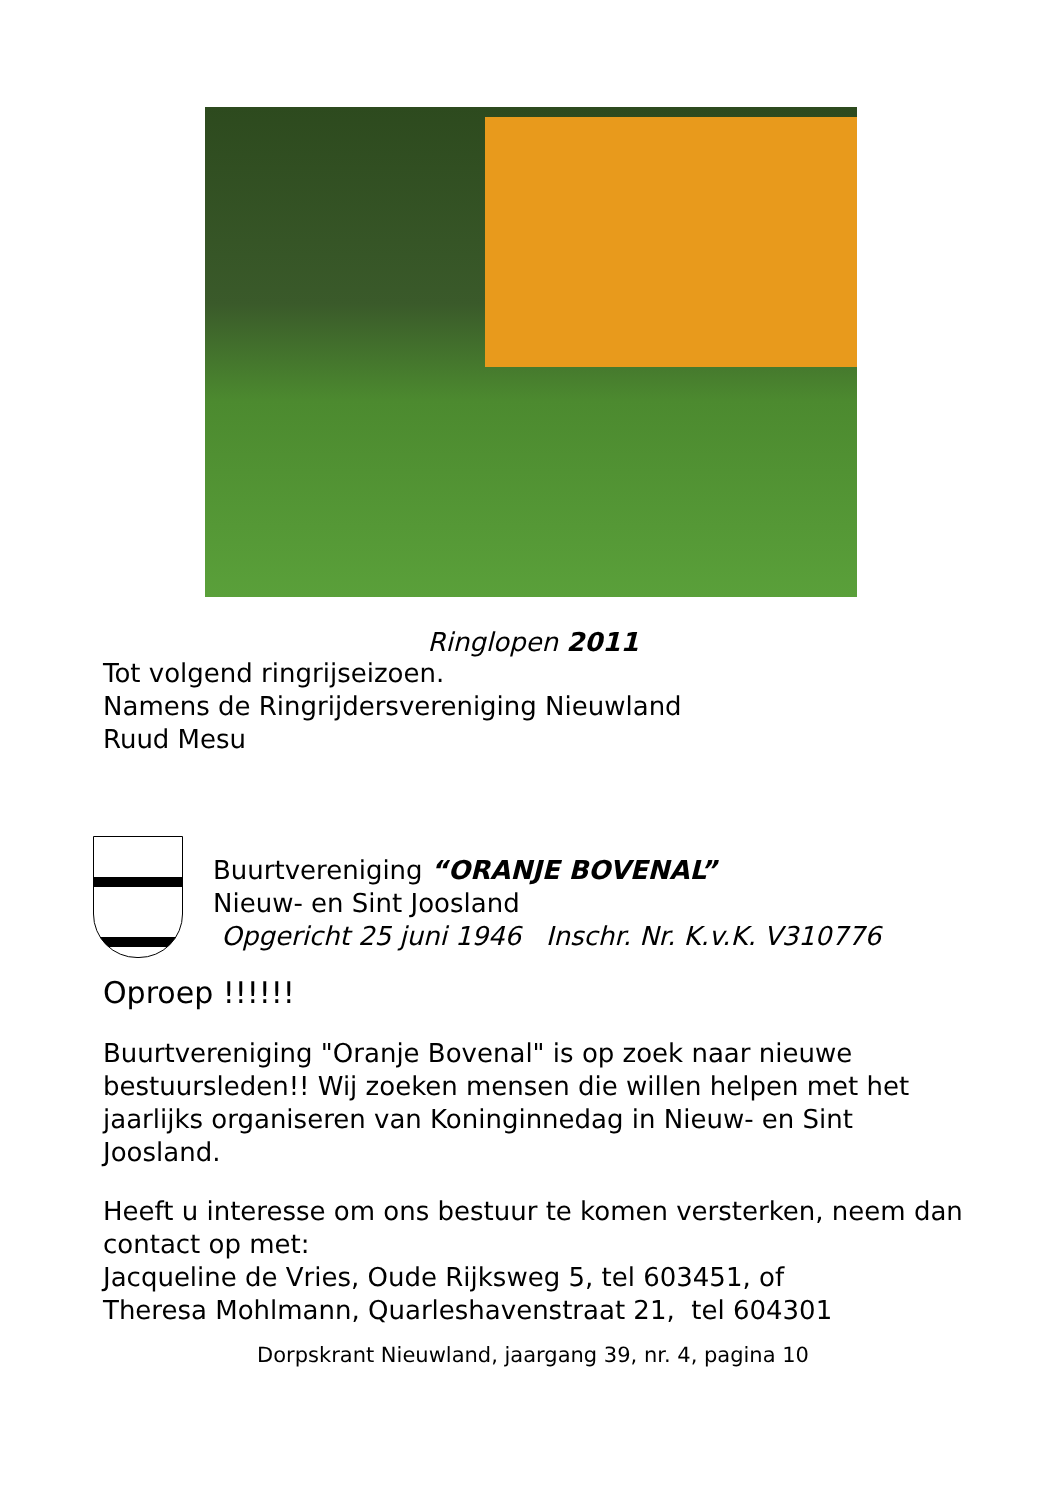Ringlopen 2011
Tot volgend ringrijseizoen.
Namens de Ringrijdersvereniging Nieuwland
Ruud Mesu
Buurtvereniging “ORANJE BOVENAL”
Nieuw- en Sint Joosland
Opgericht 25 juni 1946 Inschr. Nr. K.v.K. V310776
Oproep !!!!!!
Buurtvereniging "Oranje Bovenal" is op zoek naar nieuwe bestuursleden!! Wij zoeken mensen die willen helpen met het jaarlijks organiseren van Koninginnedag in Nieuw- en Sint Joosland.
Heeft u interesse om ons bestuur te komen versterken, neem dan contact op met:
Jacqueline de Vries, Oude Rijksweg 5, tel 603451, of
Theresa Mohlmann, Quarleshavenstraat 21, tel 604301
Dorpskrant Nieuwland, jaargang 39, nr. 4, pagina 10